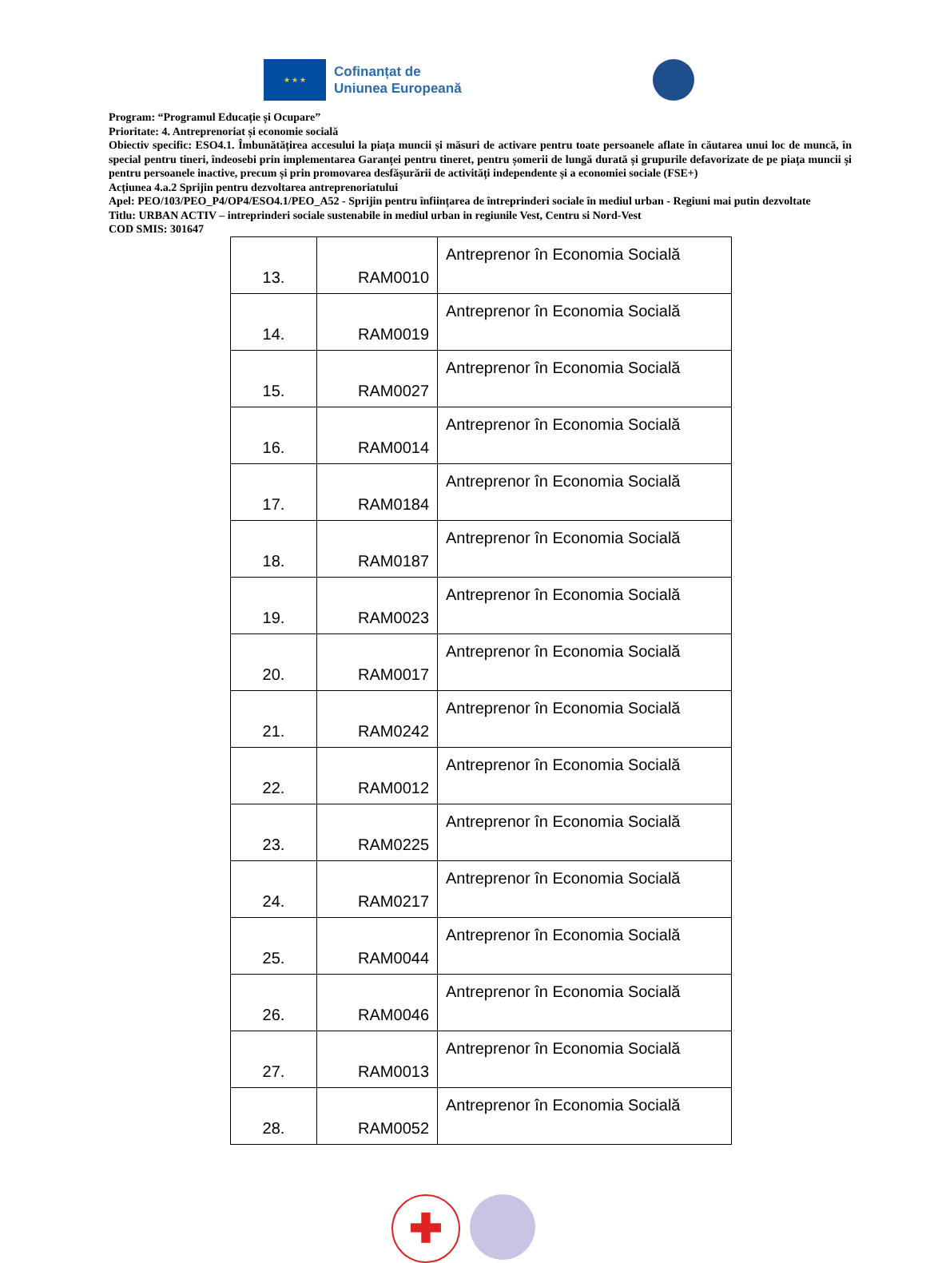★ ★ ★
Cofinanțat de
Uniunea Europeană
Program: “Programul Educație și Ocupare”
Prioritate: 4. Antreprenoriat și economie socială
Obiectiv specific: ESO4.1. Îmbunătățirea accesului la piața muncii și măsuri de activare pentru toate persoanele aflate în căutarea unui loc de muncă, în special pentru tineri, îndeosebi prin implementarea Garanței pentru tineret, pentru șomerii de lungă durată și grupurile defavorizate de pe piața muncii și pentru persoanele inactive, precum și prin promovarea desfășurării de activități independente și a economiei sociale (FSE+)
Acțiunea 4.a.2 Sprijin pentru dezvoltarea antreprenoriatului
Apel: PEO/103/PEO_P4/OP4/ESO4.1/PEO_A52 - Sprijin pentru înființarea de întreprinderi sociale în mediul urban - Regiuni mai putin dezvoltate
Titlu: URBAN ACTIV – intreprinderi sociale sustenabile in mediul urban in regiunile Vest, Centru si Nord-Vest
COD SMIS: 301647
| 13. | RAM0010 | Antreprenor în Economia Socială |
| 14. | RAM0019 | Antreprenor în Economia Socială |
| 15. | RAM0027 | Antreprenor în Economia Socială |
| 16. | RAM0014 | Antreprenor în Economia Socială |
| 17. | RAM0184 | Antreprenor în Economia Socială |
| 18. | RAM0187 | Antreprenor în Economia Socială |
| 19. | RAM0023 | Antreprenor în Economia Socială |
| 20. | RAM0017 | Antreprenor în Economia Socială |
| 21. | RAM0242 | Antreprenor în Economia Socială |
| 22. | RAM0012 | Antreprenor în Economia Socială |
| 23. | RAM0225 | Antreprenor în Economia Socială |
| 24. | RAM0217 | Antreprenor în Economia Socială |
| 25. | RAM0044 | Antreprenor în Economia Socială |
| 26. | RAM0046 | Antreprenor în Economia Socială |
| 27. | RAM0013 | Antreprenor în Economia Socială |
| 28. | RAM0052 | Antreprenor în Economia Socială |
✚